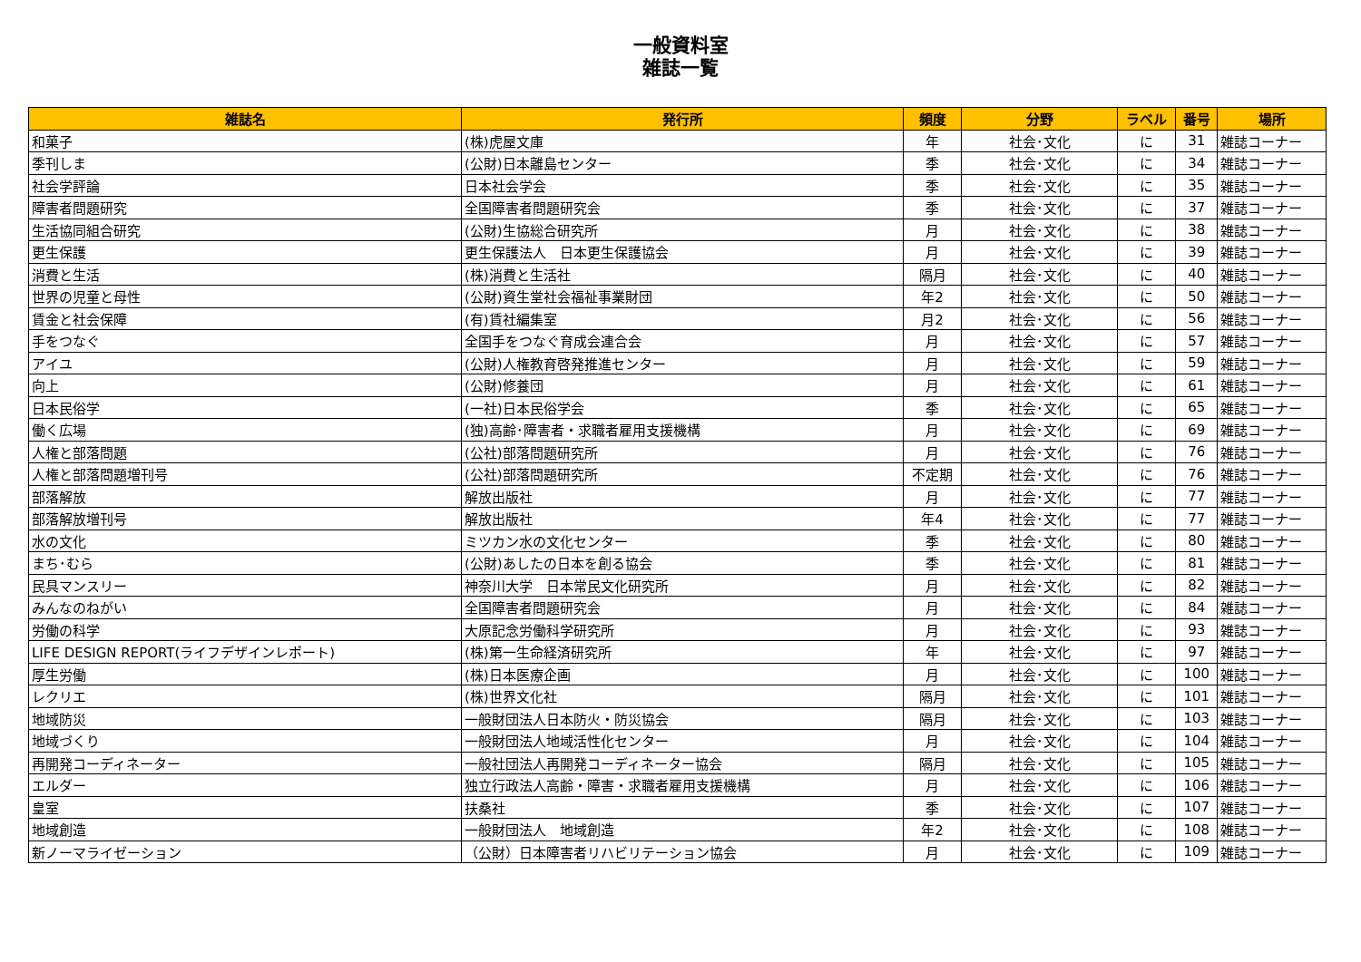一般資料室
雑誌一覧
| 雑誌名 | 発行所 | 頻度 | 分野 | ラベル | 番号 | 場所 |
| --- | --- | --- | --- | --- | --- | --- |
| 和菓子 | (株)虎屋文庫 | 年 | 社会･文化 | に | 31 | 雑誌コーナー |
| 季刊しま | (公財)日本離島センター | 季 | 社会･文化 | に | 34 | 雑誌コーナー |
| 社会学評論 | 日本社会学会 | 季 | 社会･文化 | に | 35 | 雑誌コーナー |
| 障害者問題研究 | 全国障害者問題研究会 | 季 | 社会･文化 | に | 37 | 雑誌コーナー |
| 生活協同組合研究 | (公財)生協総合研究所 | 月 | 社会･文化 | に | 38 | 雑誌コーナー |
| 更生保護 | 更生保護法人 日本更生保護協会 | 月 | 社会･文化 | に | 39 | 雑誌コーナー |
| 消費と生活 | (株)消費と生活社 | 隔月 | 社会･文化 | に | 40 | 雑誌コーナー |
| 世界の児童と母性 | (公財)資生堂社会福祉事業財団 | 年2 | 社会･文化 | に | 50 | 雑誌コーナー |
| 賃金と社会保障 | (有)賃社編集室 | 月2 | 社会･文化 | に | 56 | 雑誌コーナー |
| 手をつなぐ | 全国手をつなぐ育成会連合会 | 月 | 社会･文化 | に | 57 | 雑誌コーナー |
| アイユ | (公財)人権教育啓発推進センター | 月 | 社会･文化 | に | 59 | 雑誌コーナー |
| 向上 | (公財)修養団 | 月 | 社会･文化 | に | 61 | 雑誌コーナー |
| 日本民俗学 | (一社)日本民俗学会 | 季 | 社会･文化 | に | 65 | 雑誌コーナー |
| 働く広場 | (独)高齢･障害者・求職者雇用支援機構 | 月 | 社会･文化 | に | 69 | 雑誌コーナー |
| 人権と部落問題 | (公社)部落問題研究所 | 月 | 社会･文化 | に | 76 | 雑誌コーナー |
| 人権と部落問題増刊号 | (公社)部落問題研究所 | 不定期 | 社会･文化 | に | 76 | 雑誌コーナー |
| 部落解放 | 解放出版社 | 月 | 社会･文化 | に | 77 | 雑誌コーナー |
| 部落解放増刊号 | 解放出版社 | 年4 | 社会･文化 | に | 77 | 雑誌コーナー |
| 水の文化 | ミツカン水の文化センター | 季 | 社会･文化 | に | 80 | 雑誌コーナー |
| まち･むら | (公財)あしたの日本を創る協会 | 季 | 社会･文化 | に | 81 | 雑誌コーナー |
| 民具マンスリー | 神奈川大学 日本常民文化研究所 | 月 | 社会･文化 | に | 82 | 雑誌コーナー |
| みんなのねがい | 全国障害者問題研究会 | 月 | 社会･文化 | に | 84 | 雑誌コーナー |
| 労働の科学 | 大原記念労働科学研究所 | 月 | 社会･文化 | に | 93 | 雑誌コーナー |
| LIFE DESIGN REPORT(ライフデザインレポート) | (株)第一生命経済研究所 | 年 | 社会･文化 | に | 97 | 雑誌コーナー |
| 厚生労働 | (株)日本医療企画 | 月 | 社会･文化 | に | 100 | 雑誌コーナー |
| レクリエ | (株)世界文化社 | 隔月 | 社会･文化 | に | 101 | 雑誌コーナー |
| 地域防災 | 一般財団法人日本防火・防災協会 | 隔月 | 社会･文化 | に | 103 | 雑誌コーナー |
| 地域づくり | 一般財団法人地域活性化センター | 月 | 社会･文化 | に | 104 | 雑誌コーナー |
| 再開発コーディネーター | 一般社団法人再開発コーディネーター協会 | 隔月 | 社会･文化 | に | 105 | 雑誌コーナー |
| エルダー | 独立行政法人高齢・障害・求職者雇用支援機構 | 月 | 社会･文化 | に | 106 | 雑誌コーナー |
| 皇室 | 扶桑社 | 季 | 社会･文化 | に | 107 | 雑誌コーナー |
| 地域創造 | 一般財団法人 地域創造 | 年2 | 社会･文化 | に | 108 | 雑誌コーナー |
| 新ノーマライゼーション | （公財）日本障害者リハビリテーション協会 | 月 | 社会･文化 | に | 109 | 雑誌コーナー |